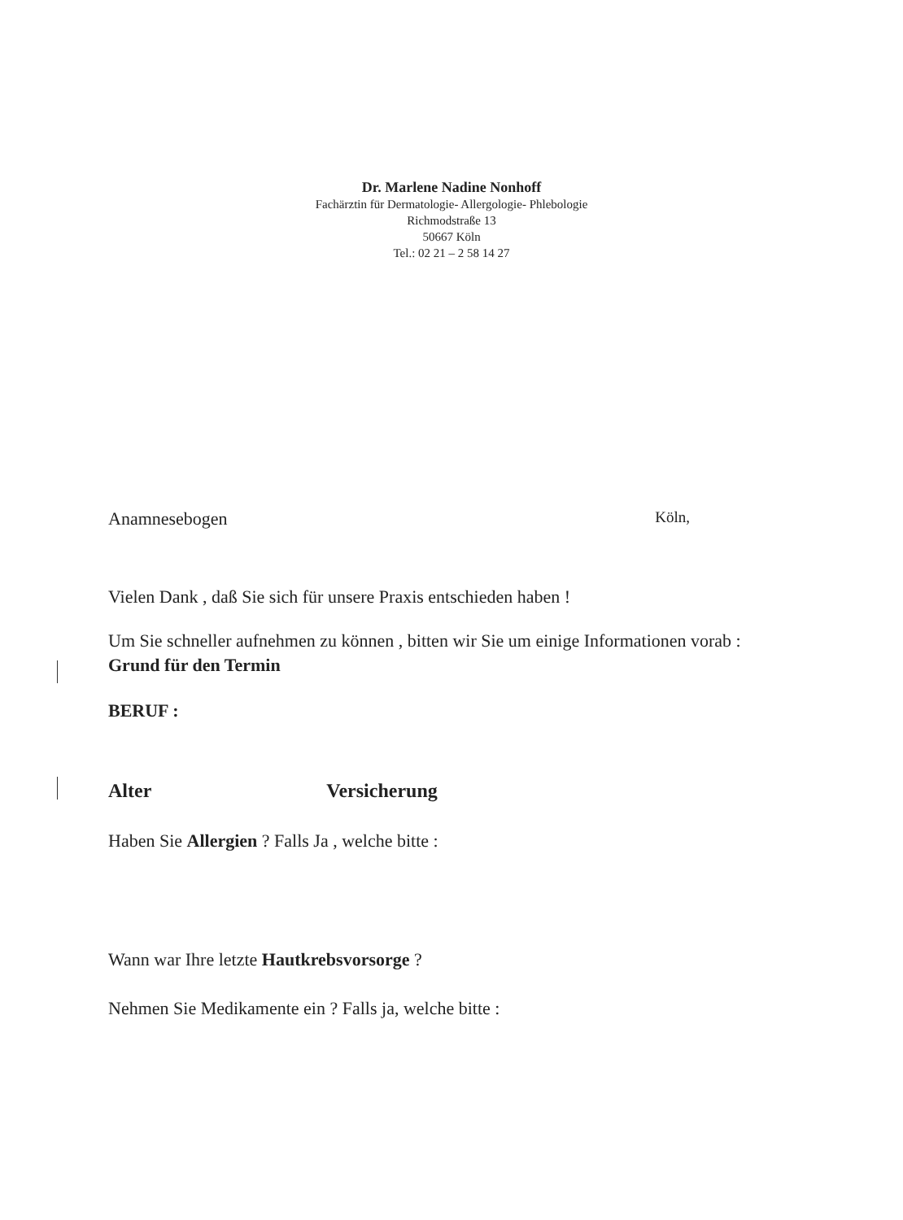Dr. Marlene Nadine Nonhoff
Fachärztin für Dermatologie- Allergologie- Phlebologie
Richmodstraße 13
50667 Köln
Tel.: 02 21 – 2 58 14 27
Anamnesebogen Köln,
Vielen Dank , daß Sie sich für unsere Praxis entschieden haben !
Um Sie schneller aufnehmen zu können , bitten wir Sie um einige Informationen vorab :
Grund für den Termin
BERUF :
Alter Versicherung
Haben Sie Allergien ? Falls Ja , welche bitte :
Wann war Ihre letzte Hautkrebsvorsorge ?
Nehmen Sie Medikamente ein ? Falls ja, welche bitte :